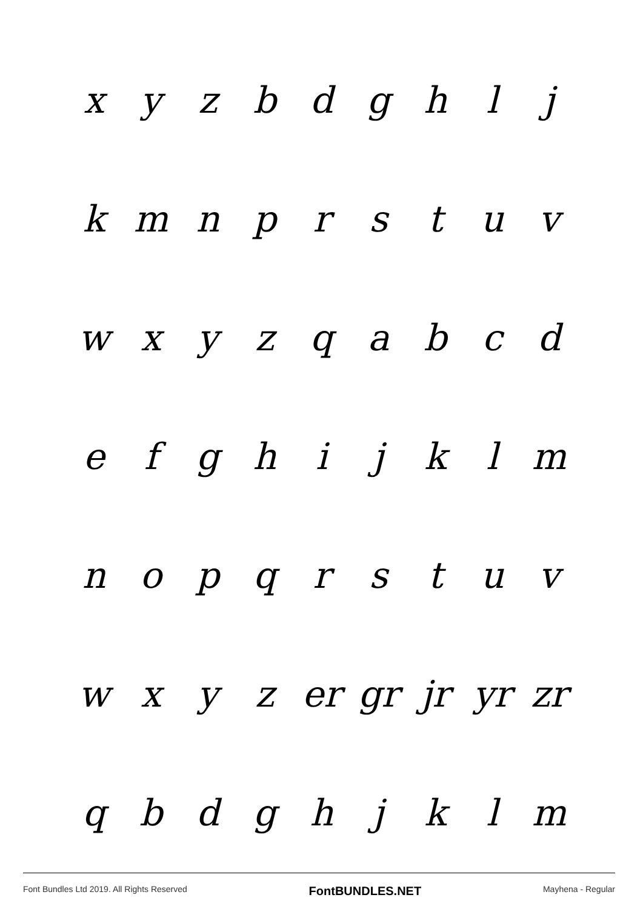xyzbdghlj
kmnprstuv
wxyzqabcd
efghijklm
nopqrstuv
wxyz er gr jr yr zr
qbdghjklm
Font Bundles Ltd 2019. All Rights Reserved FontBUNDLES.NET Mayhena - Regular